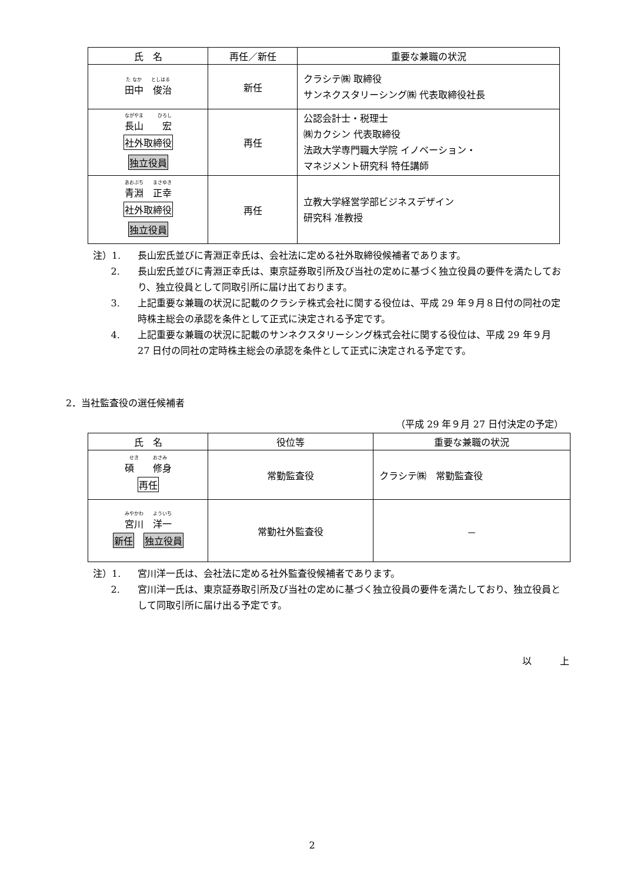| 氏 名 | 再任／新任 | 重要な兼職の状況 |
| --- | --- | --- |
| た なか としはる 田中 俊治 | 新任 | クラシテ㈱ 取締役 サンネクスタリーシング㈱ 代表取締役社長 |
| ながやま ひろし 長山 宏 社外取締役 独立役員 | 再任 | 公認会計士・税理士 ㈱カクシン 代表取締役 法政大学専門職大学院 イノベーション・ マネジメント研究科 特任講師 |
| あおぶち まさゆき 青淵 正幸 社外取締役 独立役員 | 再任 | 立教大学経営学部ビジネスデザイン 研究科 准教授 |
注）1. 長山宏氏並びに青淵正幸氏は、会社法に定める社外取締役候補者であります。
2. 長山宏氏並びに青淵正幸氏は、東京証券取引所及び当社の定めに基づく独立役員の要件を満たしており、独立役員として同取引所に届け出ております。
3. 上記重要な兼職の状況に記載のクラシテ株式会社に関する役位は、平成 29 年９月８日付の同社の定時株主総会の承認を条件として正式に決定される予定です。
4. 上記重要な兼職の状況に記載のサンネクスタリーシング株式会社に関する役位は、平成 29 年９月 27 日付の同社の定時株主総会の承認を条件として正式に決定される予定です。
2．当社監査役の選任候補者
（平成 29 年９月 27 日付決定の予定）
| 氏 名 | 役位等 | 重要な兼職の状況 |
| --- | --- | --- |
| せき おさみ 碩 修身 再任 | 常勤監査役 | クラシテ㈱ 常勤監査役 |
| みやかわ よういち 宮川 洋一 新任 独立役員 | 常勤社外監査役 | － |
注）1. 宮川洋一氏は、会社法に定める社外監査役候補者であります。
2. 宮川洋一氏は、東京証券取引所及び当社の定めに基づく独立役員の要件を満たしており、独立役員として同取引所に届け出る予定です。
以　　　上
2